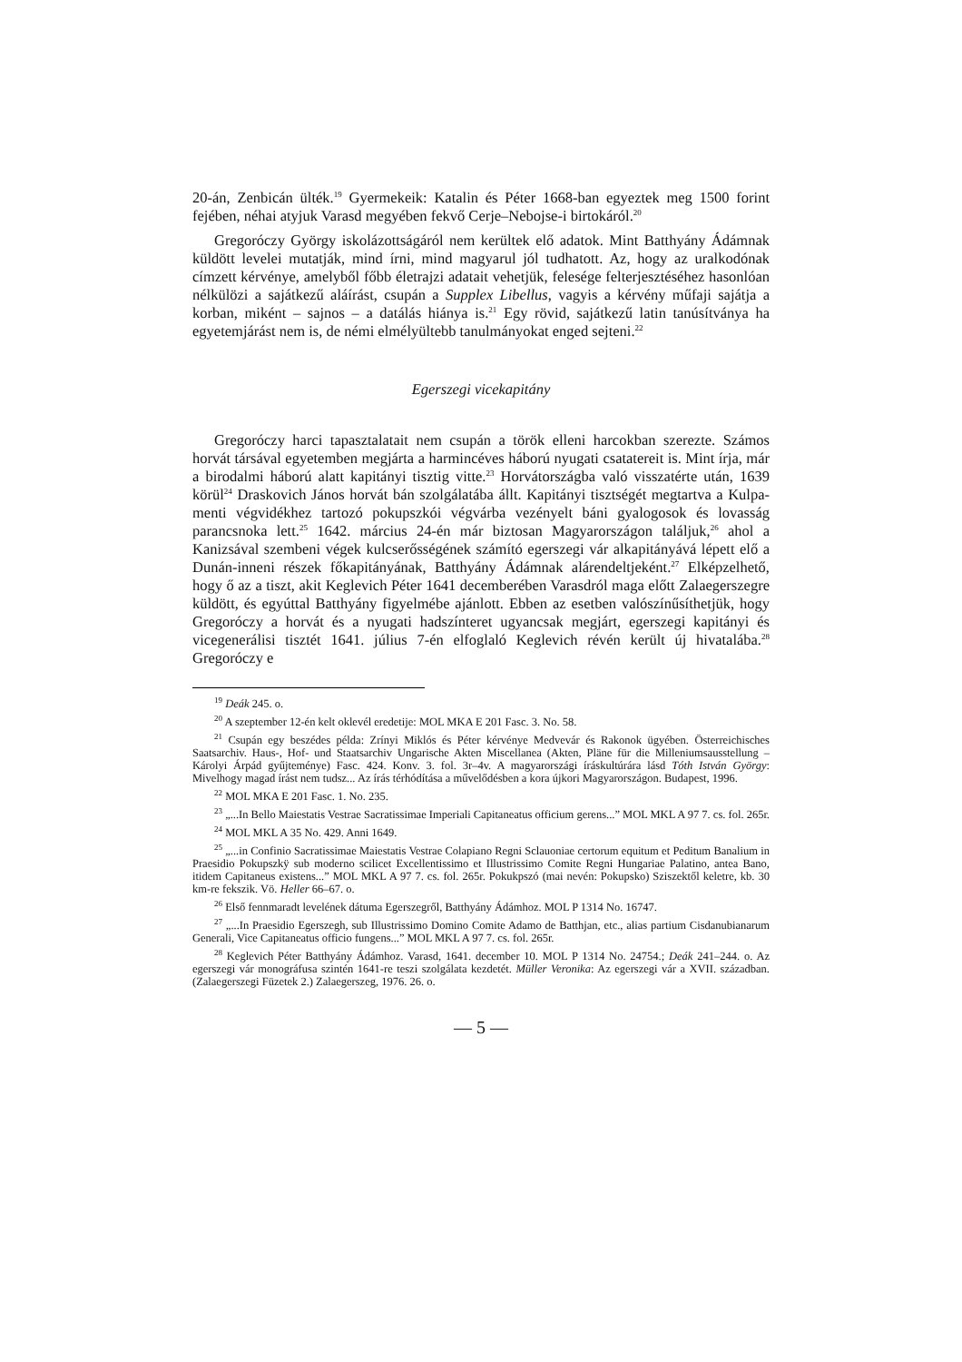20-án, Zenbicán ülték.<sup>19</sup> Gyermekeik: Katalin és Péter 1668-ban egyeztek meg 1500 forint fejében, néhai atyjuk Varasd megyében fekvő Cerje–Nebojse-i birtokáról.<sup>20</sup>
Gregoróczy György iskolázottságáról nem kerültek elő adatok. Mint Batthyány Ádámnak küldött levelei mutatják, mind írni, mind magyarul jól tudhatott. Az, hogy az uralkodónak címzett kérvénye, amelyből főbb életrajzi adatait vehetjük, felesége felterjesztéséhez hasonlóan nélkülözi a sajátkezű aláírást, csupán a Supplex Libellus, vagyis a kérvény műfaji sajátja a korban, miként – sajnos – a datálás hiánya is.<sup>21</sup> Egy rövid, sajátkezű latin tanúsítványa ha egyetemjárást nem is, de némi elmélyültebb tanulmányokat enged sejteni.<sup>22</sup>
Egerszegi vicekapitány
Gregoróczy harci tapasztalatait nem csupán a török elleni harcokban szerezte. Számos horvát társával egyetemben megjárta a harmincéves háború nyugati csatatereit is. Mint írja, már a birodalmi háború alatt kapitányi tisztig vitte.<sup>23</sup> Horvátországba való visszatérte után, 1639 körül<sup>24</sup> Draskovich János horvát bán szolgálatába állt. Kapitányi tisztségét megtartva a Kulpa-menti végvidékhez tartozó pokupszkói végvárba vezényelt báni gyalogosok és lovasság parancsnoka lett.<sup>25</sup> 1642. március 24-én már biztosan Magyarországon találjuk,<sup>26</sup> ahol a Kanizsával szembeni végek kulcserősségének számító egerszegi vár alkapitányává lépett elő a Dunán-inneni részek főkapitányának, Batthyány Ádámnak alárendeltjeként.<sup>27</sup> Elképzelhető, hogy ő az a tiszt, akit Keglevich Péter 1641 decemberében Varasdról maga előtt Zalaegerszegre küldött, és egyúttal Batthyány figyelmébe ajánlott. Ebben az esetben valószínűsíthetjük, hogy Gregoróczy a horvát és a nyugati hadszínteret ugyancsak megjárt, egerszegi kapitányi és vicegenerálisi tisztét 1641. július 7-én elfoglaló Keglevich révén került új hivatalába.<sup>28</sup> Gregoróczy e
<sup>19</sup> Deák 245. o.
<sup>20</sup> A szeptember 12-én kelt oklevél eredetije: MOL MKA E 201 Fasc. 3. No. 58.
<sup>21</sup> Csupán egy beszédes példa: Zrínyi Miklós és Péter kérvénye Medvevár és Rakonok ügyében. Österreichisches Saatsarchiv. Haus-, Hof- und Staatsarchiv Ungarische Akten Miscellanea (Akten, Pläne für die Milleniumsausstellung – Károlyi Árpád gyűjteménye) Fasc. 424. Konv. 3. fol. 3r–4v. A magyarországi íráskultúrára lásd Tóth István György: Mivelhogy magad írást nem tudsz... Az írás térhódítása a művelődésben a kora újkori Magyarországon. Budapest, 1996.
<sup>22</sup> MOL MKA E 201 Fasc. 1. No. 235.
<sup>23</sup> „...In Bello Maiestatis Vestrae Sacratissimae Imperiali Capitaneatus officium gerens...” MOL MKL A 97 7. cs. fol. 265r.
<sup>24</sup> MOL MKL A 35 No. 429. Anni 1649.
<sup>25</sup> „...in Confinio Sacratissimae Maiestatis Vestrae Colapiano Regni Sclauoniae certorum equitum et Peditum Banalium in Praesidio Pokupszkÿ sub moderno scilicet Excellentissimo et Illustrissimo Comite Regni Hungariae Palatino, antea Bano, itidem Capitaneus existens...” MOL MKL A 97 7. cs. fol. 265r. Pokukpszó (mai nevén: Pokupsko) Sziszektől keletre, kb. 30 km-re fekszik. Vö. Heller 66–67. o.
<sup>26</sup> Első fennmaradt levelének dátuma Egerszegről, Batthyány Ádámhoz. MOL P 1314 No. 16747.
<sup>27</sup> „...In Praesidio Egerszegh, sub Illustrissimo Domino Comite Adamo de Batthjan, etc., alias partium Cisdanubianarum Generali, Vice Capitaneatus officio fungens...” MOL MKL A 97 7. cs. fol. 265r.
<sup>28</sup> Keglevich Péter Batthyány Ádámhoz. Varasd, 1641. december 10. MOL P 1314 No. 24754.; Deák 241–244. o. Az egerszegi vár monográfusa szintén 1641-re teszi szolgálata kezdetét. Müller Veronika: Az egerszegi vár a XVII. században. (Zalaegerszegi Füzetek 2.) Zalaegerszeg, 1976. 26. o.
— 5 —